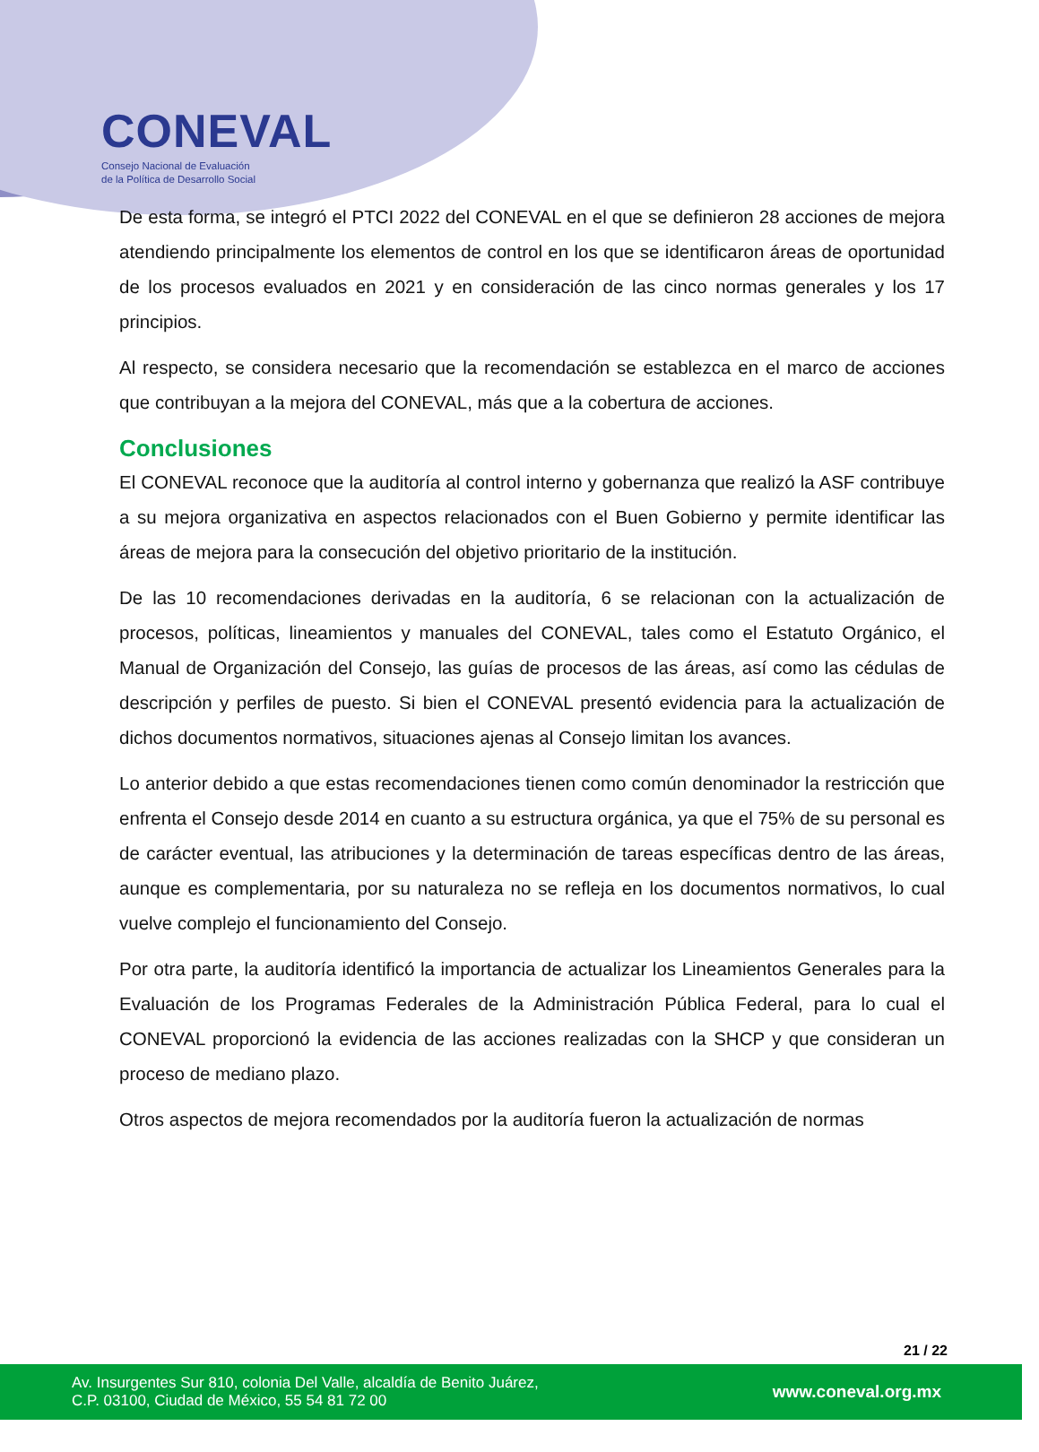CONEVAL
Consejo Nacional de Evaluación
de la Política de Desarrollo Social
De esta forma, se integró el PTCI 2022 del CONEVAL en el que se definieron 28 acciones de mejora atendiendo principalmente los elementos de control en los que se identificaron áreas de oportunidad de los procesos evaluados en 2021 y en consideración de las cinco normas generales y los 17 principios.
Al respecto, se considera necesario que la recomendación se establezca en el marco de acciones que contribuyan a la mejora del CONEVAL, más que a la cobertura de acciones.
Conclusiones
El CONEVAL reconoce que la auditoría al control interno y gobernanza que realizó la ASF contribuye a su mejora organizativa en aspectos relacionados con el Buen Gobierno y permite identificar las áreas de mejora para la consecución del objetivo prioritario de la institución.
De las 10 recomendaciones derivadas en la auditoría, 6 se relacionan con la actualización de procesos, políticas, lineamientos y manuales del CONEVAL, tales como el Estatuto Orgánico, el Manual de Organización del Consejo, las guías de procesos de las áreas, así como las cédulas de descripción y perfiles de puesto. Si bien el CONEVAL presentó evidencia para la actualización de dichos documentos normativos, situaciones ajenas al Consejo limitan los avances.
Lo anterior debido a que estas recomendaciones tienen como común denominador la restricción que enfrenta el Consejo desde 2014 en cuanto a su estructura orgánica, ya que el 75% de su personal es de carácter eventual, las atribuciones y la determinación de tareas específicas dentro de las áreas, aunque es complementaria, por su naturaleza no se refleja en los documentos normativos, lo cual vuelve complejo el funcionamiento del Consejo.
Por otra parte, la auditoría identificó la importancia de actualizar los Lineamientos Generales para la Evaluación de los Programas Federales de la Administración Pública Federal, para lo cual el CONEVAL proporcionó la evidencia de las acciones realizadas con la SHCP y que consideran un proceso de mediano plazo.
Otros aspectos de mejora recomendados por la auditoría fueron la actualización de normas
21 / 22
Av. Insurgentes Sur 810, colonia Del Valle, alcaldía de Benito Juárez,
C.P. 03100, Ciudad de México, 55 54 81 72 00
www.coneval.org.mx